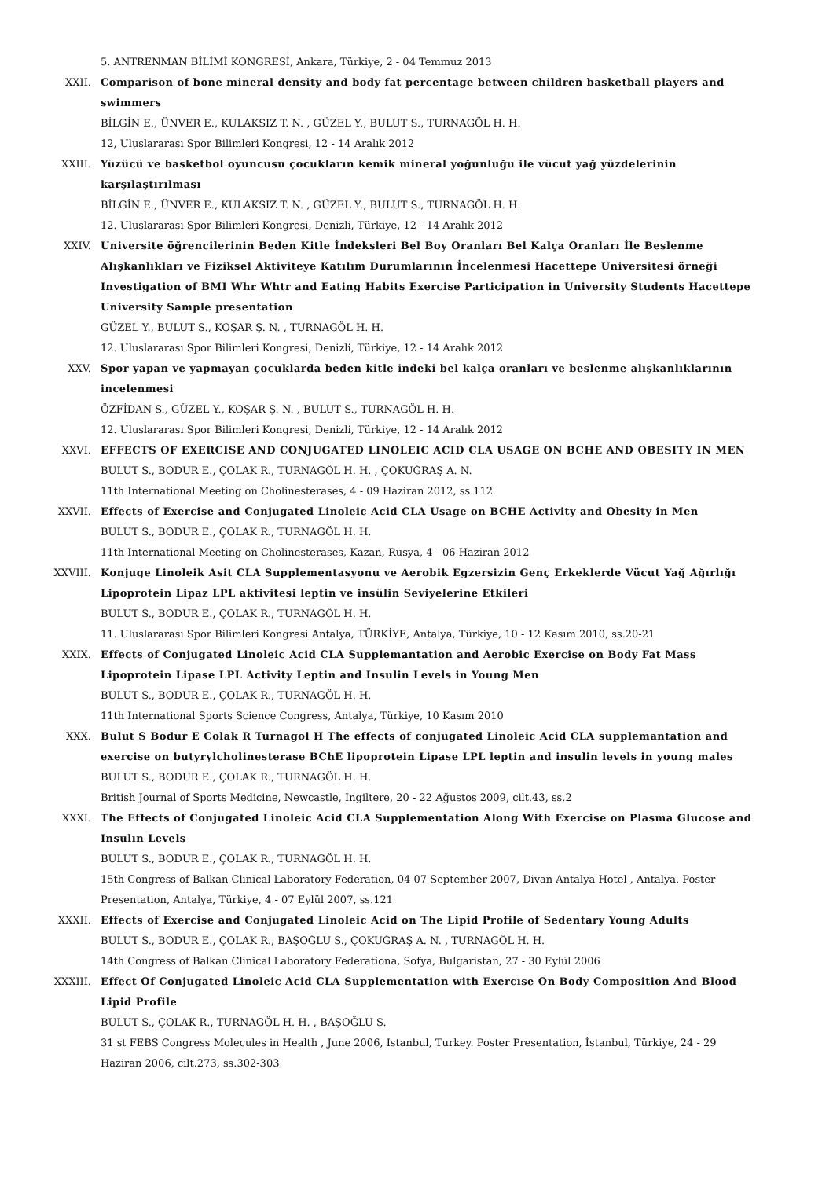5. ANTRENMAN BİLİMİ KONGRESİ, Ankara, Türkiye, 2 - 04 Temmuz 2013
XXII. Comparison of bone mineral density and body fat percentage between children basketball players and swimmers
BİLGİN E., ÜNVER E., KULAKSIZ T. N. , GÜZEL Y., BULUT S., TURNAGÖL H. H.
12, Uluslararası Spor Bilimleri Kongresi, 12 - 14 Aralık 2012
XXIII. Yüzücü ve basketbol oyuncusu çocukların kemik mineral yoğunluğu ile vücut yağ yüzdelerinin karşılaştırılması
BİLGİN E., ÜNVER E., KULAKSIZ T. N. , GÜZEL Y., BULUT S., TURNAGÖL H. H.
12. Uluslararası Spor Bilimleri Kongresi, Denizli, Türkiye, 12 - 14 Aralık 2012
XXIV. Universite öğrencilerinin Beden Kitle İndeksleri Bel Boy Oranları Bel Kalça Oranları İle Beslenme Alışkanlıkları ve Fiziksel Aktiviteye Katılım Durumlarının İncelenmesi Hacettepe Universitesi örneği Investigation of BMI Whr Whtr and Eating Habits Exercise Participation in University Students Hacettepe University Sample presentation
GÜZEL Y., BULUT S., KOŞAR Ş. N. , TURNAGÖL H. H.
12. Uluslararası Spor Bilimleri Kongresi, Denizli, Türkiye, 12 - 14 Aralık 2012
XXV. Spor yapan ve yapmayan çocuklarda beden kitle indeki bel kalça oranları ve beslenme alışkanlıklarının incelenmesi
ÖZFİDAN S., GÜZEL Y., KOŞAR Ş. N. , BULUT S., TURNAGÖL H. H.
12. Uluslararası Spor Bilimleri Kongresi, Denizli, Türkiye, 12 - 14 Aralık 2012
XXVI. EFFECTS OF EXERCISE AND CONJUGATED LINOLEIC ACID CLA USAGE ON BCHE AND OBESITY IN MEN
BULUT S., BODUR E., ÇOLAK R., TURNAGÖL H. H. , ÇOKUĞRAŞ A. N.
11th International Meeting on Cholinesterases, 4 - 09 Haziran 2012, ss.112
XXVII. Effects of Exercise and Conjugated Linoleic Acid CLA Usage on BCHE Activity and Obesity in Men
BULUT S., BODUR E., ÇOLAK R., TURNAGÖL H. H.
11th International Meeting on Cholinesterases, Kazan, Rusya, 4 - 06 Haziran 2012
XXVIII. Konjuge Linoleik Asit CLA Supplementasyonu ve Aerobik Egzersizin Genç Erkeklerde Vücut Yağ Ağırlığı Lipoprotein Lipaz LPL aktivitesi leptin ve insülin Seviyelerine Etkileri
BULUT S., BODUR E., ÇOLAK R., TURNAGÖL H. H.
11. Uluslararası Spor Bilimleri Kongresi Antalya, TÜRKİYE, Antalya, Türkiye, 10 - 12 Kasım 2010, ss.20-21
XXIX. Effects of Conjugated Linoleic Acid CLA Supplemantation and Aerobic Exercise on Body Fat Mass Lipoprotein Lipase LPL Activity Leptin and Insulin Levels in Young Men
BULUT S., BODUR E., ÇOLAK R., TURNAGÖL H. H.
11th International Sports Science Congress, Antalya, Türkiye, 10 Kasım 2010
XXX. Bulut S Bodur E Colak R Turnagol H The effects of conjugated Linoleic Acid CLA supplemantation and exercise on butyrylcholinesterase BChE lipoprotein Lipase LPL leptin and insulin levels in young males
BULUT S., BODUR E., ÇOLAK R., TURNAGÖL H. H.
British Journal of Sports Medicine, Newcastle, İngiltere, 20 - 22 Ağustos 2009, cilt.43, ss.2
XXXI. The Effects of Conjugated Linoleic Acid CLA Supplementation Along With Exercise on Plasma Glucose and Insulın Levels
BULUT S., BODUR E., ÇOLAK R., TURNAGÖL H. H.
15th Congress of Balkan Clinical Laboratory Federation, 04-07 September 2007, Divan Antalya Hotel , Antalya. Poster Presentation, Antalya, Türkiye, 4 - 07 Eylül 2007, ss.121
XXXII. Effects of Exercise and Conjugated Linoleic Acid on The Lipid Profile of Sedentary Young Adults
BULUT S., BODUR E., ÇOLAK R., BAŞOĞLU S., ÇOKUĞRAŞ A. N. , TURNAGÖL H. H.
14th Congress of Balkan Clinical Laboratory Federationa, Sofya, Bulgaristan, 27 - 30 Eylül 2006
XXXIII. Effect Of Conjugated Linoleic Acid CLA Supplementation with Exercıse On Body Composition And Blood Lipid Profile
BULUT S., ÇOLAK R., TURNAGÖL H. H. , BAŞOĞLU S.
31 st FEBS Congress Molecules in Health , June 2006, Istanbul, Turkey. Poster Presentation, İstanbul, Türkiye, 24 - 29 Haziran 2006, cilt.273, ss.302-303